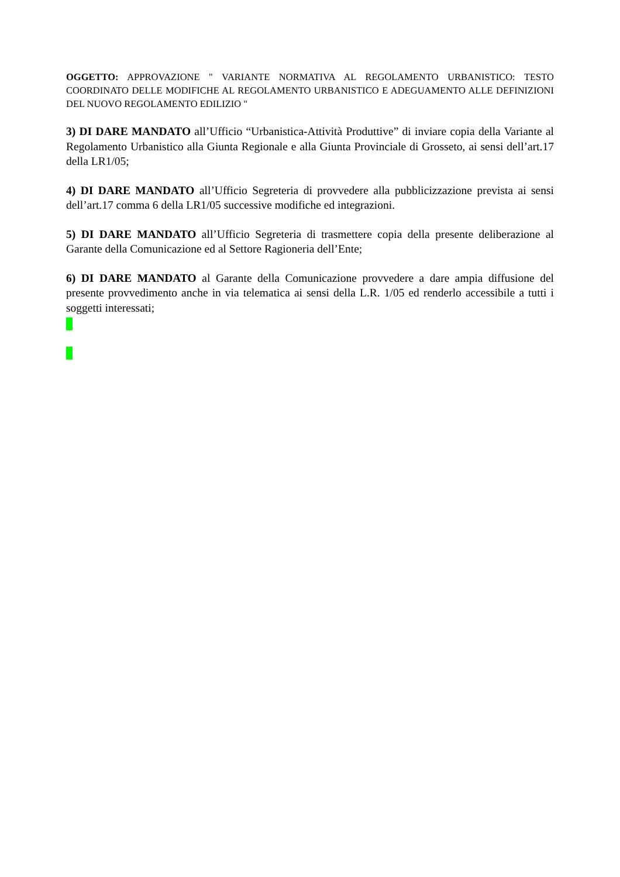OGGETTO: APPROVAZIONE " VARIANTE NORMATIVA AL REGOLAMENTO URBANISTICO: TESTO COORDINATO DELLE MODIFICHE AL REGOLAMENTO URBANISTICO E ADEGUAMENTO ALLE DEFINIZIONI DEL NUOVO REGOLAMENTO EDILIZIO "
3) DI DARE MANDATO all’Ufficio “Urbanistica-Attività Produttive” di inviare copia della Variante al Regolamento Urbanistico alla Giunta Regionale e alla Giunta Provinciale di Grosseto, ai sensi dell’art.17 della LR1/05;
4) DI DARE MANDATO all’Ufficio Segreteria di provvedere alla pubblicizzazione prevista ai sensi dell’art.17 comma 6 della LR1/05 successive modifiche ed integrazioni.
5) DI DARE MANDATO all’Ufficio Segreteria di trasmettere copia della presente deliberazione al Garante della Comunicazione ed al Settore Ragioneria dell’Ente;
6) DI DARE MANDATO al Garante della Comunicazione provvedere a dare ampia diffusione del presente provvedimento anche in via telematica ai sensi della L.R. 1/05 ed renderlo accessibile a tutti i soggetti interessati;